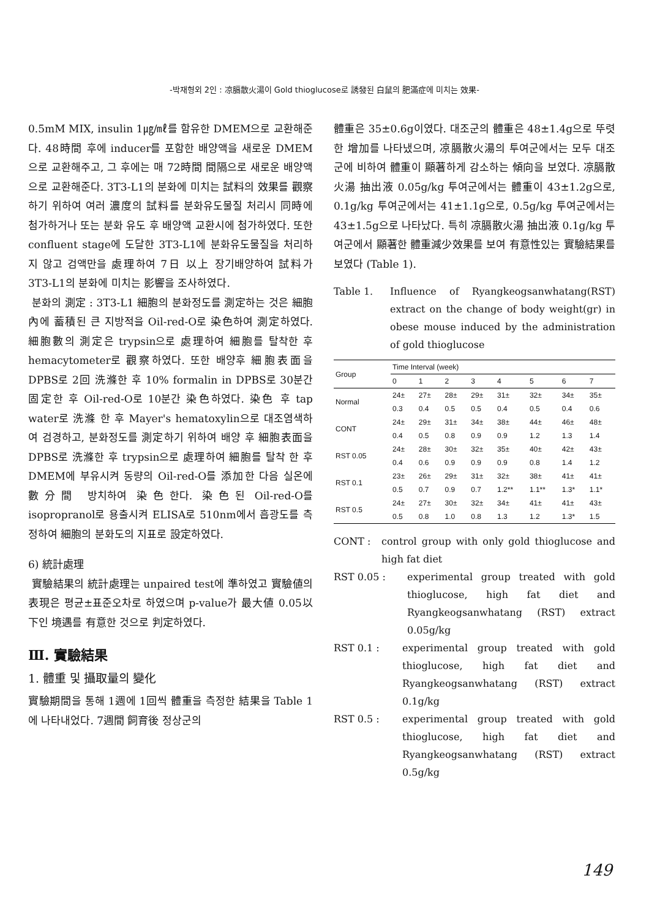-박재형외 2인 : 凉膈散火湯이 Gold thioglucose로 誘發된 白鼠의 肥滿症에 미치는 效果-
0.5mM MIX, insulin 1㎍/㎖를 함유한 DMEM으로 교환해준다. 48時間 후에 inducer를 포함한 배양액을 새로운 DMEM으로 교환해주고, 그 후에는 매 72時間 間隔으로 새로운 배양액으로 교환해준다. 3T3-L1의 분화에 미치는 試料의 效果를 觀察하기 위하여 여러 濃度의 試料를 분화유도물질 처리시 同時에 첨가하거나 또는 분화 유도 후 배양액 교환시에 첨가하였다. 또한 confluent stage에 도달한 3T3-L1에 분화유도물질을 처리하지 않고 검액만을 處理하여 7日 以上 장기배양하여 試料가 3T3-L1의 분화에 미치는 影響을 조사하였다.
분화의 測定 : 3T3-L1 細胞의 분화정도를 測定하는 것은 細胞內에 蓄積된 큰 지방적을 Oil-red-O로 染色하여 測定하였다. 細胞數의 測定은 trypsin으로 處理하여 細胞를 탈착한 후 hemacytometer로 觀察하였다. 또한 배양후 細胞表面을 DPBS로 2回 洗滌한 후 10% formalin in DPBS로 30분간 固定한 후 Oil-red-O로 10분간 染色하였다. 染色 후 tap water로 洗滌 한 후 Mayer's hematoxylin으로 대조염색하여 검경하고, 분화정도를 測定하기 위하여 배양 후 細胞表面을 DPBS로 洗滌한 후 trypsin으로 處理하여 細胞를 탈착 한 후 DMEM에 부유시켜 동량의 Oil-red-O를 添加한 다음 실온에 數分間 방치하여 染色한다. 染色된 Oil-red-O를 isopropranol로 용출시켜 ELISA로 510nm에서 흡광도를 측정하여 細胞의 분화도의 지표로 設定하였다.
6) 統計處理
實驗結果의 統計處理는 unpaired test에 準하였고 實驗値의 表現은 평균±표준오차로 하였으며 p-value가 最大値 0.05以下인 境遇를 有意한 것으로 判定하였다.
Ⅲ. 實驗結果
1. 體重 및 攝取量의 變化
實驗期間을 통해 1週에 1回씩 體重을 측정한 結果을 Table 1에 나타내었다. 7週間 飼育後 정상군의
體重은 35±0.6g이였다. 대조군의 體重은 48±1.4g으로 뚜렷한 增加를 나타냈으며, 凉膈散火湯의 투여군에서는 모두 대조군에 비하여 體重이 顯著하게 감소하는 傾向을 보였다. 凉膈散火湯 抽出液 0.05g/kg 투여군에서는 體重이 43±1.2g으로, 0.1g/kg 투여군에서는 41±1.1g으로, 0.5g/kg 투여군에서는 43±1.5g으로 나타났다. 특히 凉膈散火湯 抽出液 0.1g/kg 투여군에서 顯著한 體重減少效果를 보여 有意性있는 實驗結果를 보였다 (Table 1).
Table 1. Influence of Ryangkeogsanwhatang(RST) extract on the change of body weight(gr) in obese mouse induced by the administration of gold thioglucose
| Group | Time Interval (week) | | | | | | | |
| --- | --- | --- | --- | --- | --- | --- | --- | --- |
| | 0 | 1 | 2 | 3 | 4 | 5 | 6 | 7 |
| Normal | 24± | 27± | 28± | 29± | 31± | 32± | 34± | 35± |
| | 0.3 | 0.4 | 0.5 | 0.5 | 0.4 | 0.5 | 0.4 | 0.6 |
| CONT | 24± | 29± | 31± | 34± | 38± | 44± | 46± | 48± |
| | 0.4 | 0.5 | 0.8 | 0.9 | 0.9 | 1.2 | 1.3 | 1.4 |
| RST 0.05 | 24± | 28± | 30± | 32± | 35± | 40± | 42± | 43± |
| | 0.4 | 0.6 | 0.9 | 0.9 | 0.9 | 0.8 | 1.4 | 1.2 |
| RST 0.1 | 23± | 26± | 29± | 31± | 32± | 38± | 41± | 41± |
| | 0.5 | 0.7 | 0.9 | 0.7 | 1.2** | 1.1** | 1.3* | 1.1* |
| RST 0.5 | 24± | 27± | 30± | 32± | 34± | 41± | 41± | 43± |
| | 0.5 | 0.8 | 1.0 | 0.8 | 1.3 | 1.2 | 1.3* | 1.5 |
CONT : control group with only gold thioglucose and high fat diet
RST 0.05 : experimental group treated with gold thioglucose, high fat diet and Ryangkeogsanwhatang (RST) extract 0.05g/kg
RST 0.1 : experimental group treated with gold thioglucose, high fat diet and Ryangkeogsanwhatang (RST) extract 0.1g/kg
RST 0.5 : experimental group treated with gold thioglucose, high fat diet and Ryangkeogsanwhatang (RST) extract 0.5g/kg
149